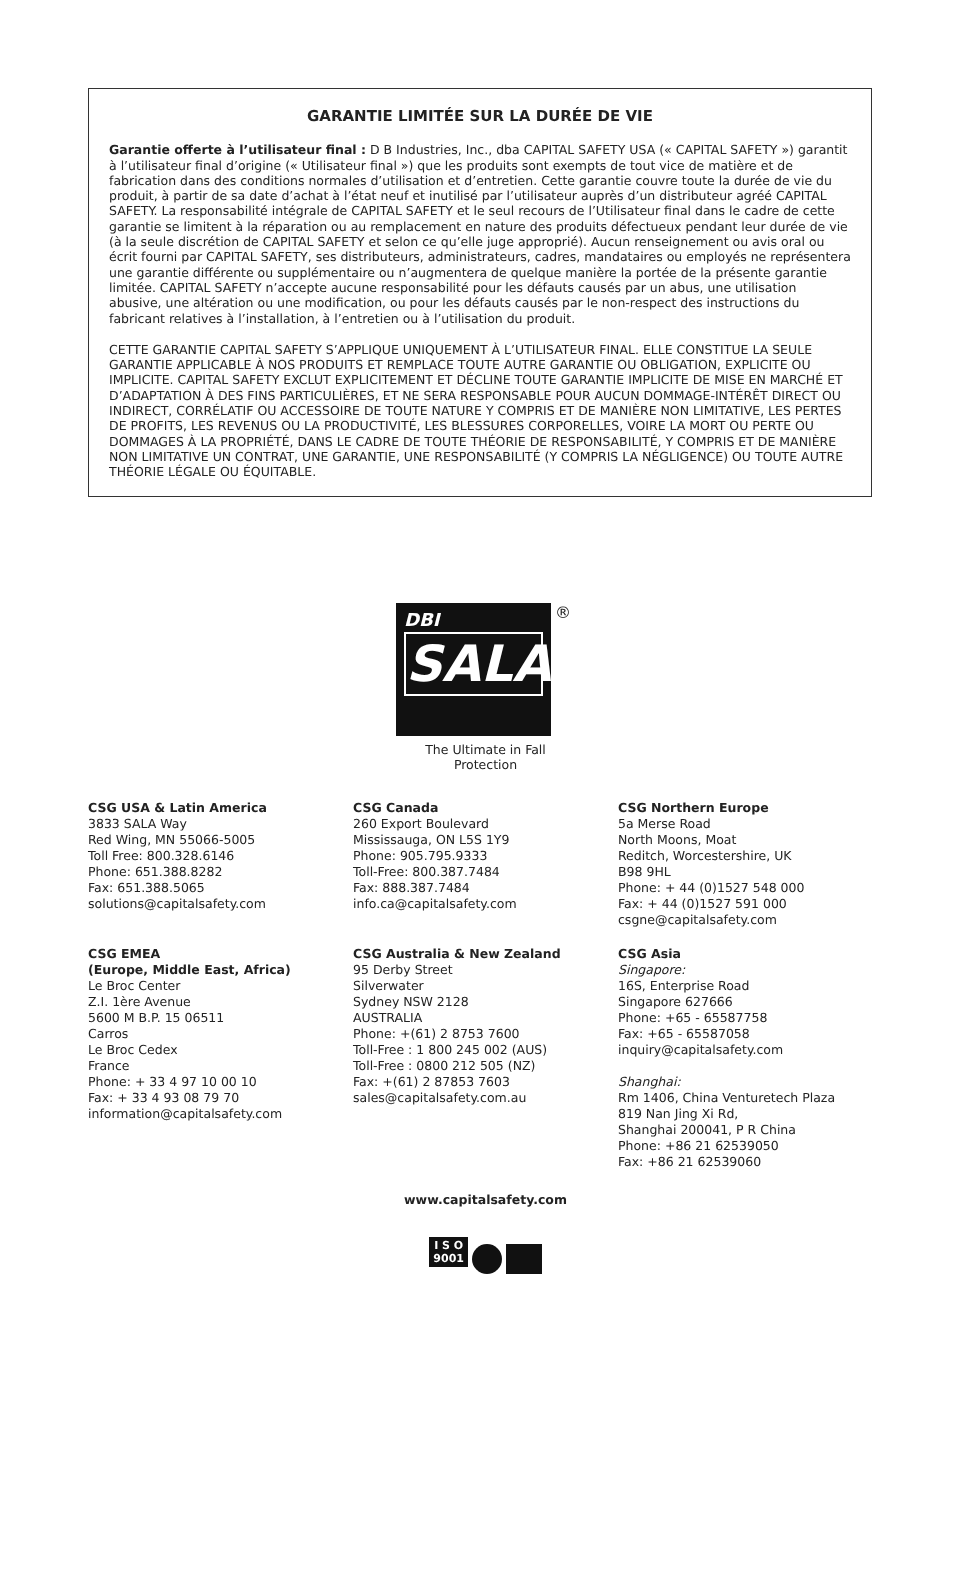GARANTIE LIMITÉE SUR LA DURÉE DE VIE
Garantie offerte à l’utilisateur final : D B Industries, Inc., dba CAPITAL SAFETY USA (« CAPITAL SAFETY ») garantit à l’utilisateur final d’origine (« Utilisateur final ») que les produits sont exempts de tout vice de matière et de fabrication dans des conditions normales d’utilisation et d’entretien. Cette garantie couvre toute la durée de vie du produit, à partir de sa date d’achat à l’état neuf et inutilisé par l’utilisateur auprès d’un distributeur agréé CAPITAL SAFETY. La responsabilité intégrale de CAPITAL SAFETY et le seul recours de l’Utilisateur final dans le cadre de cette garantie se limitent à la réparation ou au remplacement en nature des produits défectueux pendant leur durée de vie (à la seule discrétion de CAPITAL SAFETY et selon ce qu’elle juge approprié). Aucun renseignement ou avis oral ou écrit fourni par CAPITAL SAFETY, ses distributeurs, administrateurs, cadres, mandataires ou employés ne représentera une garantie différente ou supplémentaire ou n’augmentera de quelque manière la portée de la présente garantie limitée. CAPITAL SAFETY n’accepte aucune responsabilité pour les défauts causés par un abus, une utilisation abusive, une altération ou une modification, ou pour les défauts causés par le non-respect des instructions du fabricant relatives à l’installation, à l’entretien ou à l’utilisation du produit.
CETTE GARANTIE CAPITAL SAFETY S’APPLIQUE UNIQUEMENT À L’UTILISATEUR FINAL. ELLE CONSTITUE LA SEULE GARANTIE APPLICABLE À NOS PRODUITS ET REMPLACE TOUTE AUTRE GARANTIE OU OBLIGATION, EXPLICITE OU IMPLICITE. CAPITAL SAFETY EXCLUT EXPLICITEMENT ET DÉCLINE TOUTE GARANTIE IMPLICITE DE MISE EN MARCHÉ ET D’ADAPTATION À DES FINS PARTICULIÈRES, ET NE SERA RESPONSABLE POUR AUCUN DOMMAGE-INTÉRÊT DIRECT OU INDIRECT, CORRÉLATIF OU ACCESSOIRE DE TOUTE NATURE Y COMPRIS ET DE MANIÈRE NON LIMITATIVE, LES PERTES DE PROFITS, LES REVENUS OU LA PRODUCTIVITÉ, LES BLESSURES CORPORELLES, VOIRE LA MORT OU PERTE OU DOMMAGES À LA PROPRIÉTÉ, DANS LE CADRE DE TOUTE THÉORIE DE RESPONSABILITÉ, Y COMPRIS ET DE MANIÈRE NON LIMITATIVE UN CONTRAT, UNE GARANTIE, UNE RESPONSABILITÉ (Y COMPRIS LA NÉGLIGENCE) OU TOUTE AUTRE THÉORIE LÉGALE OU ÉQUITABLE.
DBI
SALA
®
The Ultimate in Fall Protection
CSG USA & Latin America
3833 SALA Way
Red Wing, MN 55066-5005
Toll Free: 800.328.6146
Phone: 651.388.8282
Fax: 651.388.5065
solutions@capitalsafety.com
CSG Canada
260 Export Boulevard
Mississauga, ON L5S 1Y9
Phone: 905.795.9333
Toll-Free: 800.387.7484
Fax: 888.387.7484
info.ca@capitalsafety.com
CSG Northern Europe
5a Merse Road
North Moons, Moat
Reditch, Worcestershire, UK
B98 9HL
Phone: + 44 (0)1527 548 000
Fax: + 44 (0)1527 591 000
csgne@capitalsafety.com
CSG EMEA
(Europe, Middle East, Africa)
Le Broc Center
Z.I. 1ère Avenue
5600 M B.P. 15 06511
Carros
Le Broc Cedex
France
Phone: + 33 4 97 10 00 10
Fax: + 33 4 93 08 79 70
information@capitalsafety.com
CSG Australia & New Zealand
95 Derby Street
Silverwater
Sydney NSW 2128
AUSTRALIA
Phone: +(61) 2 8753 7600
Toll-Free : 1 800 245 002 (AUS)
Toll-Free : 0800 212 505 (NZ)
Fax: +(61) 2 87853 7603
sales@capitalsafety.com.au
CSG Asia
Singapore:
16S, Enterprise Road
Singapore 627666
Phone: +65 - 65587758
Fax: +65 - 65587058
inquiry@capitalsafety.com
Shanghai:
Rm 1406, China Venturetech Plaza
819 Nan Jing Xi Rd,
Shanghai 200041, P R China
Phone: +86 21 62539050
Fax: +86 21 62539060
www.capitalsafety.com
I S O
9001